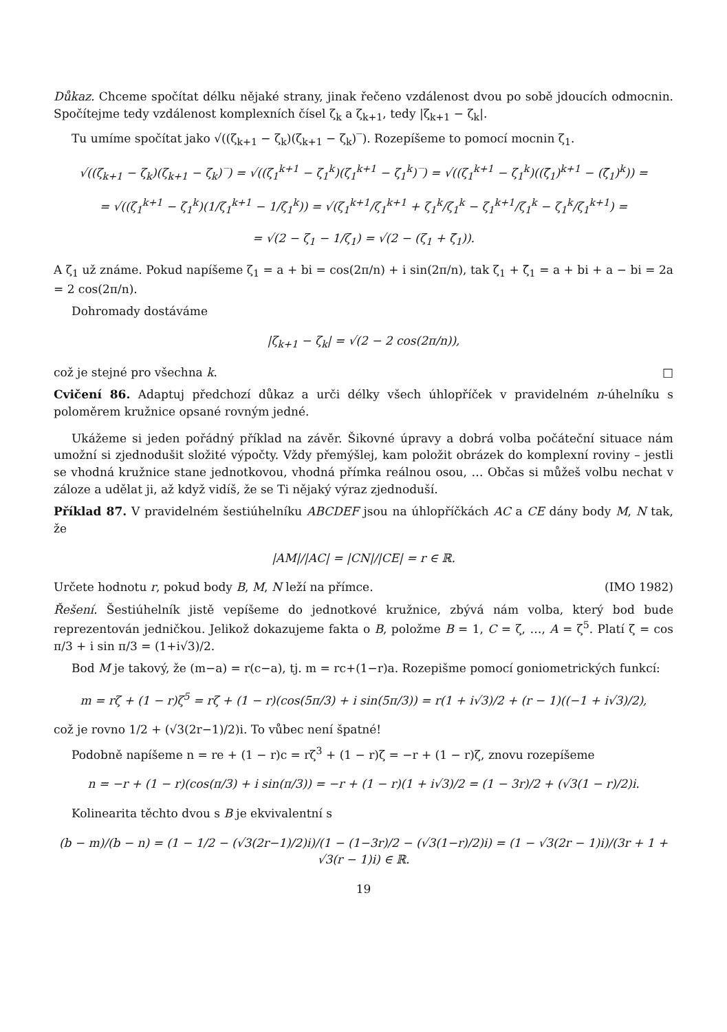Důkaz. Chceme spočítat délku nějaké strany, jinak řečeno vzdálenost dvou po sobě jdoucích odmocnin. Spočítejme tedy vzdálenost komplexních čísel ζ<sub>k</sub> a ζ<sub>k+1</sub>, tedy |ζ<sub>k+1</sub> − ζ<sub>k</sub>|.
Tu umíme spočítat jako √((ζ<sub>k+1</sub> − ζ<sub>k</sub>)(ζ<sub>k+1</sub> − ζ<sub>k</sub>)‾). Rozepíšeme to pomocí mocnin ζ<sub>1</sub>.
√((ζ<sub>k+1</sub> − ζ<sub>k</sub>)(ζ<sub>k+1</sub> − ζ<sub>k</sub>)‾) = √((ζ<sub>1</sub><sup>k+1</sup> − ζ<sub>1</sub><sup>k</sup>)(ζ<sub>1</sub><sup>k+1</sup> − ζ<sub>1</sub><sup>k</sup>)‾) = √((ζ<sub>1</sub><sup>k+1</sup> − ζ<sub>1</sub><sup>k</sup>)((ζ̄<sub>1</sub>)<sup>k+1</sup> − (ζ̄<sub>1</sub>)<sup>k</sup>)) =
= √((ζ<sub>1</sub><sup>k+1</sup> − ζ<sub>1</sub><sup>k</sup>)(1/ζ<sub>1</sub><sup>k+1</sup> − 1/ζ<sub>1</sub><sup>k</sup>)) = √(ζ<sub>1</sub><sup>k+1</sup>/ζ<sub>1</sub><sup>k+1</sup> + ζ<sub>1</sub><sup>k</sup>/ζ<sub>1</sub><sup>k</sup> − ζ<sub>1</sub><sup>k+1</sup>/ζ<sub>1</sub><sup>k</sup> − ζ<sub>1</sub><sup>k</sup>/ζ<sub>1</sub><sup>k+1</sup>) =
= √(2 − ζ<sub>1</sub> − 1/ζ<sub>1</sub>) = √(2 − (ζ<sub>1</sub> + ζ̄<sub>1</sub>)).
A ζ<sub>1</sub> už známe. Pokud napíšeme ζ<sub>1</sub> = a + bi = cos(2π/n) + i sin(2π/n), tak ζ<sub>1</sub> + ζ̄<sub>1</sub> = a + bi + a − bi = 2a = 2 cos(2π/n).
Dohromady dostáváme
|ζ<sub>k+1</sub> − ζ<sub>k</sub>| = √(2 − 2 cos(2π/n)),
což je stejné pro všechna k. □
Cvičení 86. Adaptuj předchozí důkaz a urči délky všech úhlopříček v pravidelném n-úhelníku s poloměrem kružnice opsané rovným jedné.
Ukážeme si jeden pořádný příklad na závěr. Šikovné úpravy a dobrá volba počáteční situace nám umožní si zjednodušit složité výpočty. Vždy přemýšlej, kam položit obrázek do komplexní roviny – jestli se vhodná kružnice stane jednotkovou, vhodná přímka reálnou osou, … Občas si můžeš volbu nechat v záloze a udělat ji, až když vidíš, že se Ti nějaký výraz zjednoduší.
Příklad 87. V pravidelném šestiúhelníku ABCDEF jsou na úhlopříčkách AC a CE dány body M, N tak, že
|AM|/|AC| = |CN|/|CE| = r ∈ ℝ.
Určete hodnotu r, pokud body B, M, N leží na přímce. (IMO 1982)
Řešení. Šestiúhelník jistě vepíšeme do jednotkové kružnice, zbývá nám volba, který bod bude reprezentován jedničkou. Jelikož dokazujeme fakta o B, položme B = 1, C = ζ, …, A = ζ<sup>5</sup>. Platí ζ = cos π/3 + i sin π/3 = (1+i√3)/2.
Bod M je takový, že (m−a) = r(c−a), tj. m = rc+(1−r)a. Rozepišme pomocí goniometrických funkcí:
m = rζ + (1 − r)ζ<sup>5</sup> = rζ + (1 − r)(cos(5π/3) + i sin(5π/3)) = r(1 + i√3)/2 + (r − 1)((−1 + i√3)/2),
což je rovno 1/2 + (√3(2r−1)/2)i. To vůbec není špatné!
Podobně napíšeme n = re + (1 − r)c = rζ<sup>3</sup> + (1 − r)ζ = −r + (1 − r)ζ, znovu rozepíšeme
n = −r + (1 − r)(cos(π/3) + i sin(π/3)) = −r + (1 − r)(1 + i√3)/2 = (1 − 3r)/2 + (√3(1 − r)/2)i.
Kolinearita těchto dvou s B je ekvivalentní s
(b − m)/(b − n) = (1 − 1/2 − (√3(2r−1)/2)i)/(1 − (1−3r)/2 − (√3(1−r)/2)i) = (1 − √3(2r − 1)i)/(3r + 1 + √3(r − 1)i) ∈ ℝ.
19